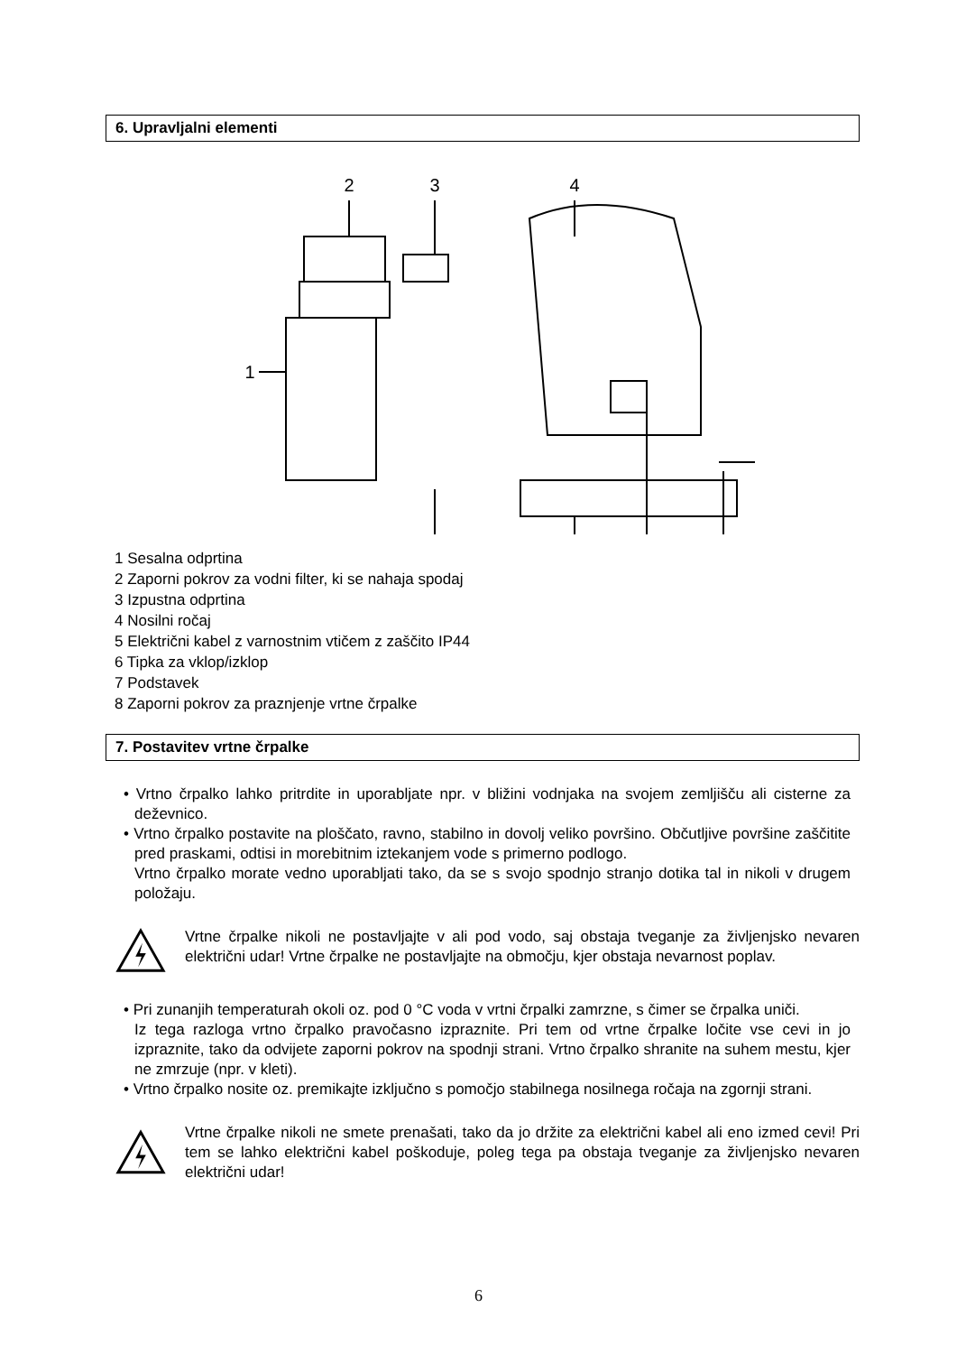6. Upravljalni elementi
1
2
3
4
1 Sesalna odprtina
2 Zaporni pokrov za vodni filter, ki se nahaja spodaj
3 Izpustna odprtina
4 Nosilni ročaj
5 Električni kabel z varnostnim vtičem z zaščito IP44
6 Tipka za vklop/izklop
7 Podstavek
8 Zaporni pokrov za praznjenje vrtne črpalke
7. Postavitev vrtne črpalke
• Vrtno črpalko lahko pritrdite in uporabljate npr. v bližini vodnjaka na svojem zemljišču ali cisterne za deževnico.
• Vrtno črpalko postavite na ploščato, ravno, stabilno in dovolj veliko površino. Občutljive površine zaščitite pred praskami, odtisi in morebitnim iztekanjem vode s primerno podlogo.
Vrtno črpalko morate vedno uporabljati tako, da se s svojo spodnjo stranjo dotika tal in nikoli v drugem položaju.
Vrtne črpalke nikoli ne postavljajte v ali pod vodo, saj obstaja tveganje za življenjsko nevaren električni udar! Vrtne črpalke ne postavljajte na območju, kjer obstaja nevarnost poplav.
• Pri zunanjih temperaturah okoli oz. pod 0 °C voda v vrtni črpalki zamrzne, s čimer se črpalka uniči.
Iz tega razloga vrtno črpalko pravočasno izpraznite. Pri tem od vrtne črpalke ločite vse cevi in jo izpraznite, tako da odvijete zaporni pokrov na spodnji strani. Vrtno črpalko shranite na suhem mestu, kjer ne zmrzuje (npr. v kleti).
• Vrtno črpalko nosite oz. premikajte izključno s pomočjo stabilnega nosilnega ročaja na zgornji strani.
Vrtne črpalke nikoli ne smete prenašati, tako da jo držite za električni kabel ali eno izmed cevi! Pri tem se lahko električni kabel poškoduje, poleg tega pa obstaja tveganje za življenjsko nevaren električni udar!
6